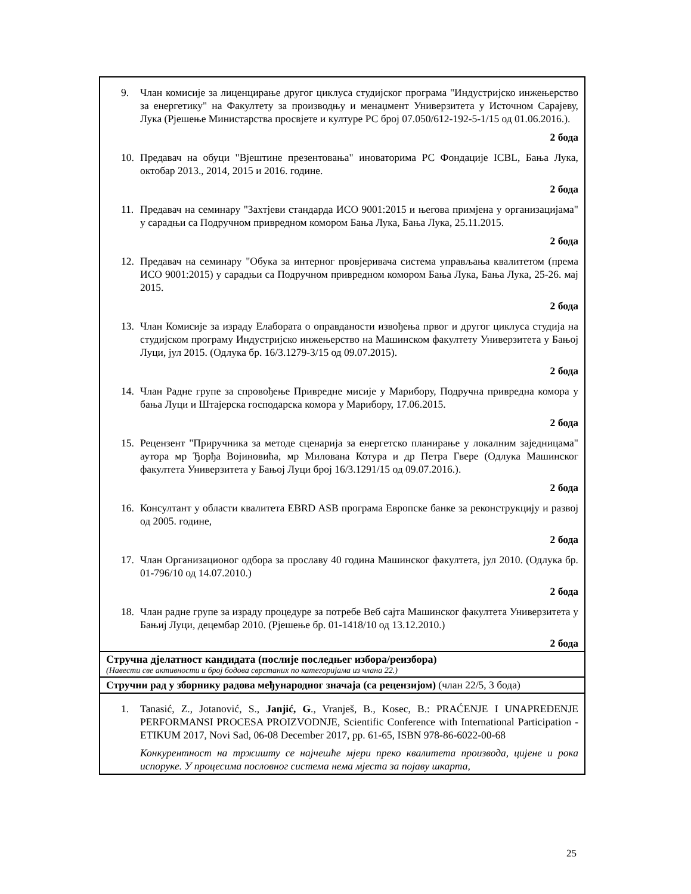| 9. Члан комисије за лиценцирање другог циклуса студијског програма "Индустријско инжењерство за енергетику" на Факултету за производњу и менаџмент Универзитета у Источном Сарајеву, Лука (Рјешење Министарства просвјете и културе РС број 07.050/612-192-5-1/15 од 01.06.2016.). 2 бода 10. Предавач на обуци "Вјештине презентовања" иноваторима РС Фондације ICBL, Бања Лука, октобар 2013., 2014, 2015 и 2016. године. 2 бода 11. Предавач на семинару "Захтјеви стандарда ИСО 9001:2015 и његова примјена у организацијама" у сарадњи са Подручном привредном комором Бања Лука, Бања Лука, 25.11.2015. 2 бода 12. Предавач на семинару "Обука за интерног провјеривача система управљања квалитетом (према ИСО 9001:2015) у сарадњи са Подручном привредном комором Бања Лука, Бања Лука, 25-26. мај 2015. 2 бода 13. Члан Комисије за израду Елабората о оправданости извођења првог и другог циклуса студија на студијском програму Индустријско инжењерство на Машинском факултету Универзитета у Бањој Луци, јул 2015. (Одлука бр. 16/3.1279-3/15 од 09.07.2015). 2 бода 14. Члан Радне групе за спровођење Привредне мисије у Марибору, Подручна привредна комора у бања Луци и Штајерска господарска комора у Марибору, 17.06.2015. 2 бода 15. Рецензент "Приручника за методе сценарија за енергетско планирање у локалним заједницама" аутора мр Ђорђа Војиновића, мр Милована Котура и др Петра Гвере (Одлука Машинског факултета Универзитета у Бањој Луци број 16/3.1291/15 од 09.07.2016.). 2 бода 16. Консултант у области квалитета EBRD ASB програма Европске банке за реконструкцију и развој од 2005. године, 2 бода 17. Члан Организационог одбора за прославу 40 година Машинског факултета, јул 2010. (Одлука бр. 01-796/10 од 14.07.2010.) 2 бода 18. Члан радне групе за израду процедуре за потребе Веб сајта Машинског факултета Универзитета у Бањиј Луци, децембар 2010. (Рјешење бр. 01-1418/10 од 13.12.2010.) 2 бода |
| Стручна дјелатност кандидата (послије последњег избора/реизбора) (Навести све активности и број бодова сврстаних по категоријама из члана 22.) |
| Стручни рад у зборнику радова међународног значаја (са рецензијом) (члан 22/5, 3 бода) |
| 1. Tanasić, Z., Jotanović, S., Janjić, G ., Vranješ, B., Kosec, B.: PRAĆENJE I UNAPREĐENJE PERFORMANSI PROCESA PROIZVODNJE, Scientific Conference with International Participation - ETIKUM 2017, Novi Sad, 06-08 December 2017, pp. 61-65, ISBN 978-86-6022-00-68 Конкурентност на тржишту се најчешће мјери преко квалитета производа, цијене и рока испоруке. У процесима пословног система нема мјеста за појаву шкарта, |
25